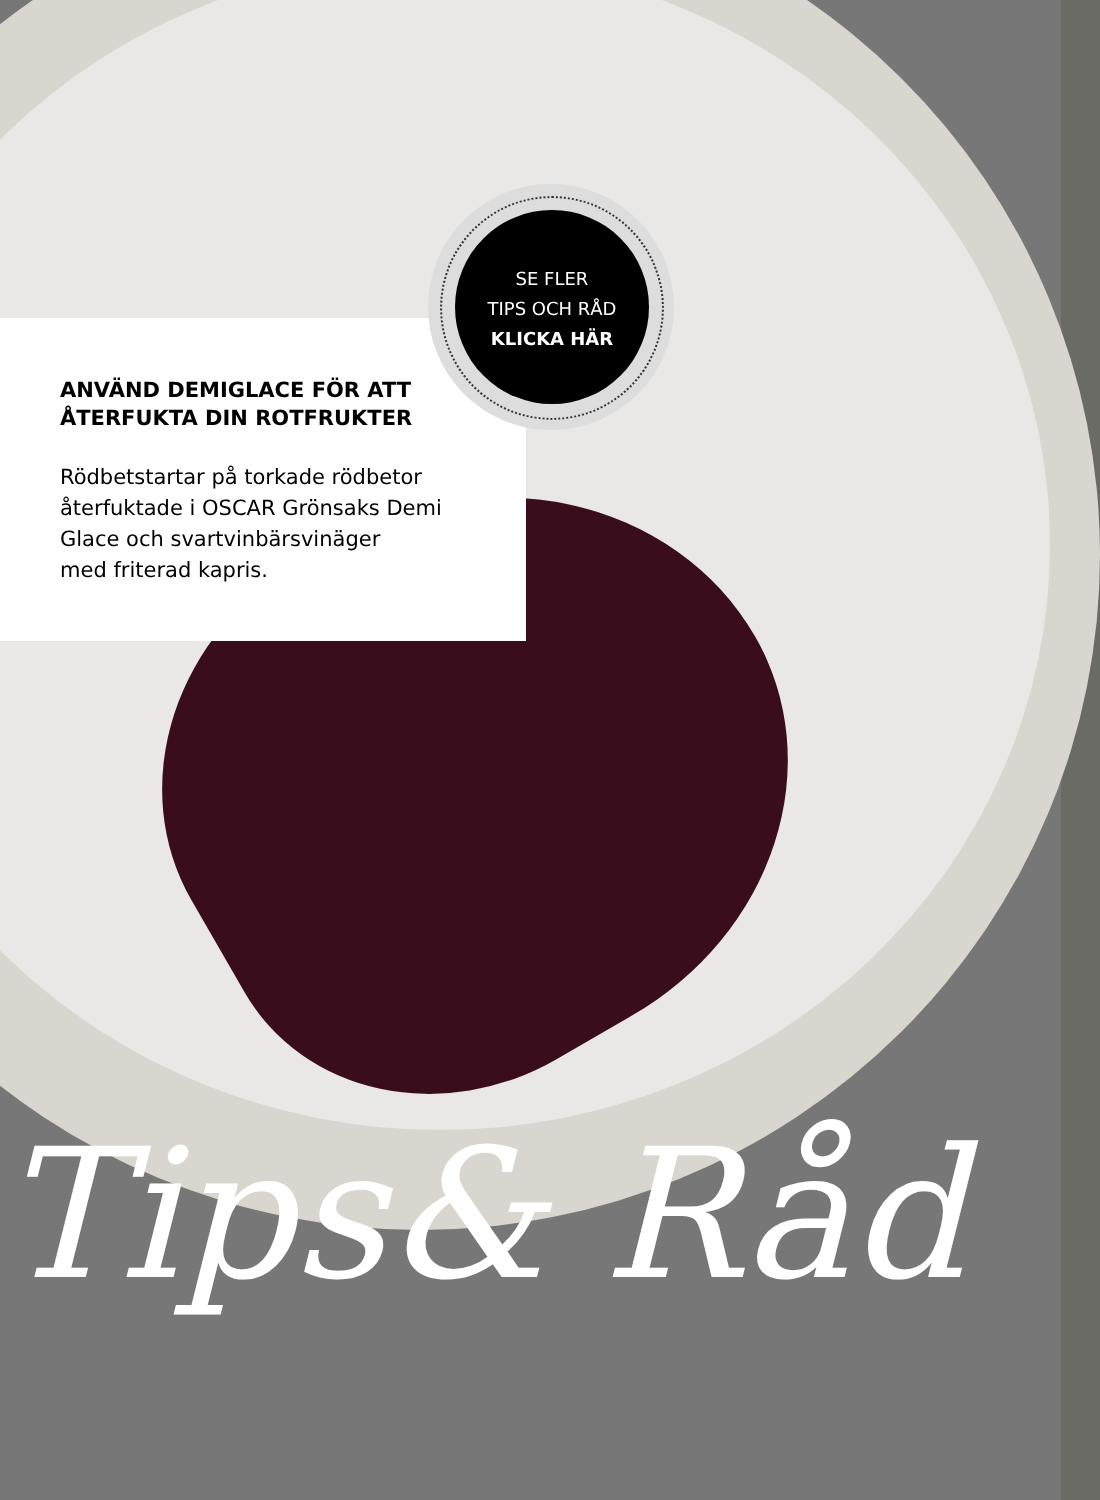ANVÄND DEMIGLACE FÖR ATT
ÅTERFUKTA DIN ROTFRUKTER
Rödbetstartar på torkade rödbetor
återfuktade i OSCAR Grönsaks Demi
Glace och svartvinbärsvinäger
med friterad kapris.
SE FLER
TIPS OCH RÅD
KLICKA HÄR
Tips& Råd